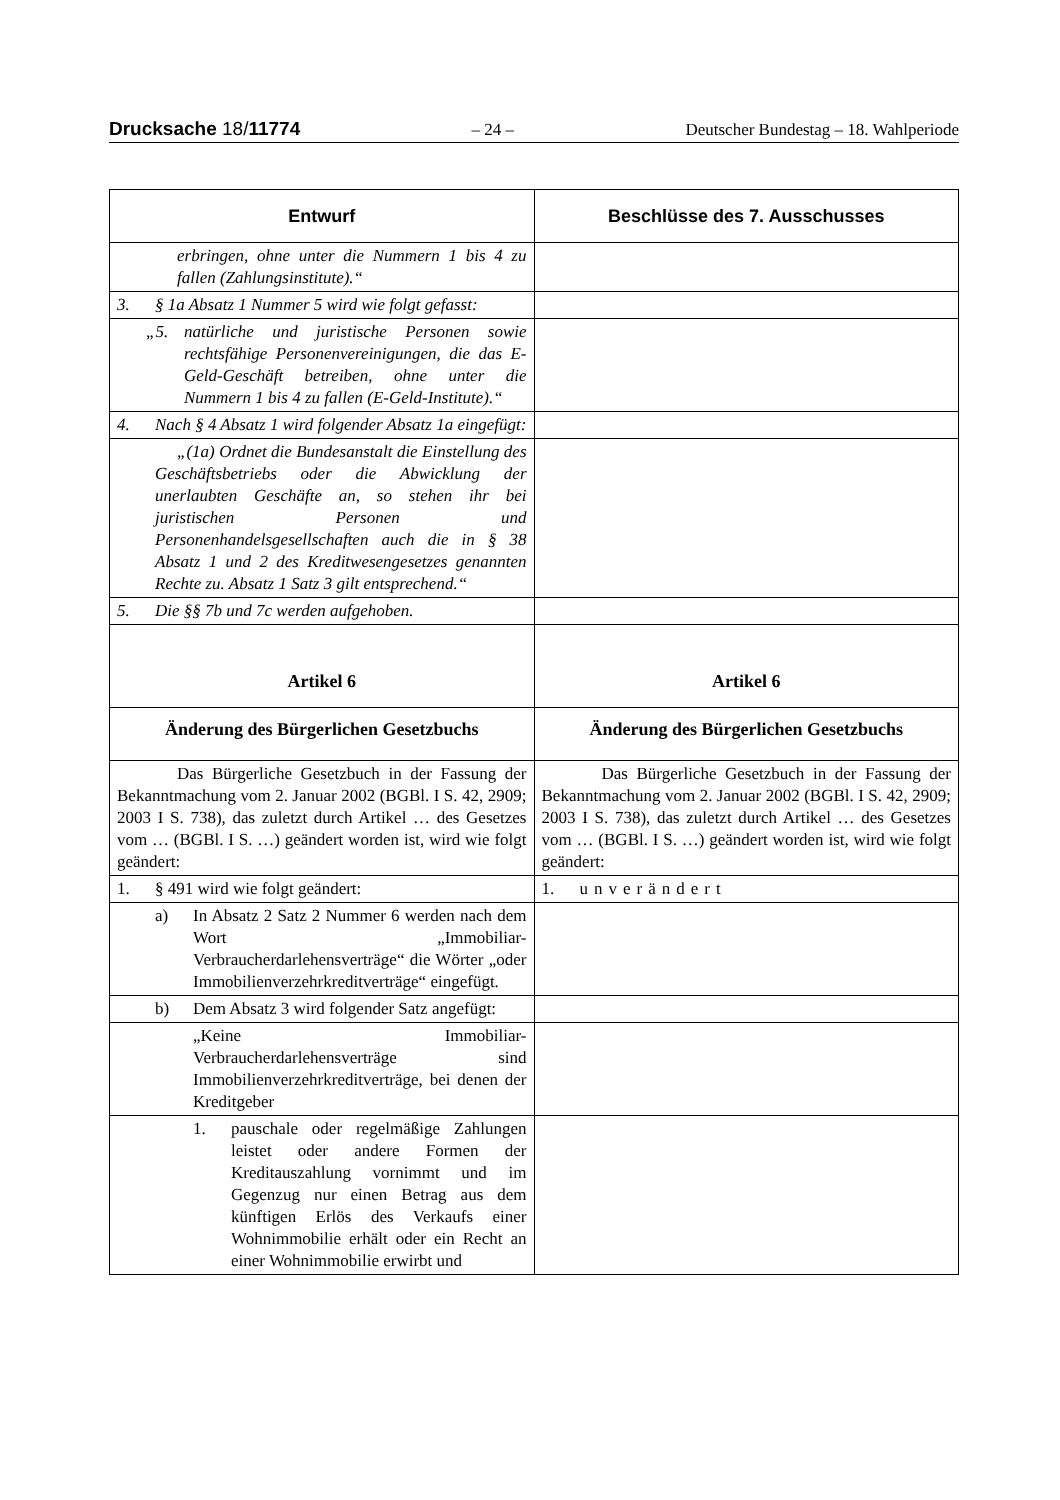Drucksache 18/11774 – 24 – Deutscher Bundestag – 18. Wahlperiode
| Entwurf | Beschlüsse des 7. Ausschusses |
| --- | --- |
| erbringen, ohne unter die Nummern 1 bis 4 zu fallen (Zahlungsinstitute).“ | |
| 3. § 1a Absatz 1 Nummer 5 wird wie folgt gefasst: | |
| „5. natürliche und juristische Personen sowie rechtsfähige Personenvereinigungen, die das E-Geld-Geschäft betreiben, ohne unter die Nummern 1 bis 4 zu fallen (E-Geld-Institute).“ | |
| 4. Nach § 4 Absatz 1 wird folgender Absatz 1a eingefügt: | |
| „(1a) Ordnet die Bundesanstalt die Einstellung des Geschäftsbetriebs oder die Abwicklung der unerlaubten Geschäfte an, so stehen ihr bei juristischen Personen und Personenhandelsgesellschaften auch die in § 38 Absatz 1 und 2 des Kreditwesengesetzes genannten Rechte zu. Absatz 1 Satz 3 gilt entsprechend.“ | |
| 5. Die §§ 7b und 7c werden aufgehoben. | |
| Artikel 6 | Artikel 6 |
| Änderung des Bürgerlichen Gesetzbuchs | Änderung des Bürgerlichen Gesetzbuchs |
| Das Bürgerliche Gesetzbuch in der Fassung der Bekanntmachung vom 2. Januar 2002 (BGBl. I S. 42, 2909; 2003 I S. 738), das zuletzt durch Artikel … des Gesetzes vom … (BGBl. I S. …) geändert worden ist, wird wie folgt geändert: | Das Bürgerliche Gesetzbuch in der Fassung der Bekanntmachung vom 2. Januar 2002 (BGBl. I S. 42, 2909; 2003 I S. 738), das zuletzt durch Artikel … des Gesetzes vom … (BGBl. I S. …) geändert worden ist, wird wie folgt geändert: |
| 1. § 491 wird wie folgt geändert: | 1. unverändert |
| a) In Absatz 2 Satz 2 Nummer 6 werden nach dem Wort „Immobiliar-Verbraucherdarlehensverträge“ die Wörter „oder Immobilienverzehrkreditverträge“ eingefügt. | |
| b) Dem Absatz 3 wird folgender Satz angefügt: | |
| „Keine Immobiliar-Verbraucherdarlehensverträge sind Immobilienverzehrkreditverträge, bei denen der Kreditgeber | |
| 1. pauschale oder regelmäßige Zahlungen leistet oder andere Formen der Kreditauszahlung vornimmt und im Gegenzug nur einen Betrag aus dem künftigen Erlös des Verkaufs einer Wohnimmobilie erhält oder ein Recht an einer Wohnimmobilie erwirbt und | |